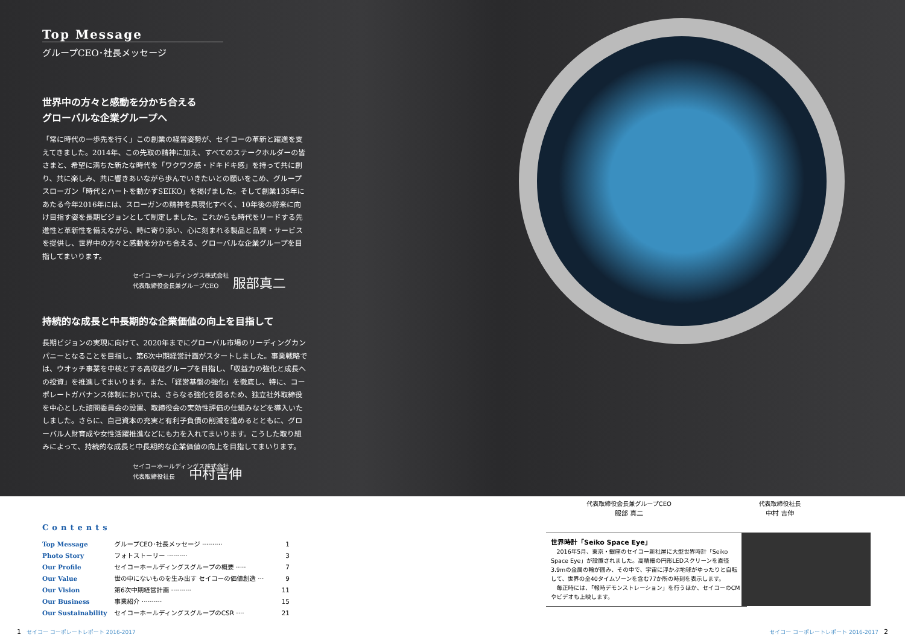Top Message
グループCEO･社長メッセージ
世界中の方々と感動を分かち合える
グローバルな企業グループへ
「常に時代の一歩先を行く」この創業の経営姿勢が、セイコーの革新と躍進を支えてきました。2014年、この先取の精神に加え、すべてのステークホルダーの皆さまと、希望に満ちた新たな時代を「ワクワク感・ドキドキ感」を持って共に創り、共に楽しみ、共に響きあいながら歩んでいきたいとの願いをこめ、グループスローガン「時代とハートを動かすSEIKO」を掲げました。そして創業135年にあたる今年2016年には、スローガンの精神を具現化すべく、10年後の将来に向け目指す姿を長期ビジョンとして制定しました。これからも時代をリードする先進性と革新性を備えながら、時に寄り添い、心に刻まれる製品と品質・サービスを提供し、世界中の方々と感動を分かち合える、グローバルな企業グループを目指してまいります。
セイコーホールディングス株式会社
代表取締役会長兼グループCEO 服部真二
持続的な成長と中長期的な企業価値の向上を目指して
長期ビジョンの実現に向けて、2020年までにグローバル市場のリーディングカンパニーとなることを目指し、第6次中期経営計画がスタートしました。事業戦略では、ウオッチ事業を中核とする高収益グループを目指し、「収益力の強化と成長への投資」を推進してまいります。また、「経営基盤の強化」を徹底し、特に、コーポレートガバナンス体制においては、さらなる強化を図るため、独立社外取締役を中心とした諮問委員会の設置、取締役会の実効性評価の仕組みなどを導入いたしました。さらに、自己資本の充実と有利子負債の削減を進めるとともに、グローバル人財育成や女性活躍推進などにも力を入れてまいります。こうした取り組みによって、持続的な成長と中長期的な企業価値の向上を目指してまいります。
セイコーホールディングス株式会社
代表取締役社長 中村吉伸
代表取締役会長兼グループCEO
服部 真二
代表取締役社長
中村 吉伸
Contents
| Top Message | グループCEO･社長メッセージ ·········· | 1 |
| Photo Story | フォトストーリー ·········· | 3 |
| Our Profile | セイコーホールディングスグループの概要 ····· | 7 |
| Our Value | 世の中にないものを生み出す セイコーの価値創造 ··· | 9 |
| Our Vision | 第6次中期経営計画 ·········· | 11 |
| Our Business | 事業紹介 ·········· | 15 |
| Our Sustainability | セイコーホールディングスグループのCSR ···· | 21 |
世界時計「Seiko Space Eye」
　2016年5月、東京・銀座のセイコー新社屋に大型世界時計「Seiko Space Eye」が設置されました。高精細の円形LEDスクリーンを直径3.9mの金属の輪が囲み、その中で、宇宙に浮かぶ地球がゆったりと自転して、世界の全40タイムゾーンを含む77か所の時刻を表示します。
　毎正時には、「報時デモンストレーション」を行うほか、セイコーのCMやビデオも上映します。
1　セイコー コーポレートレポート 2016-2017
セイコー コーポレートレポート 2016-2017　2